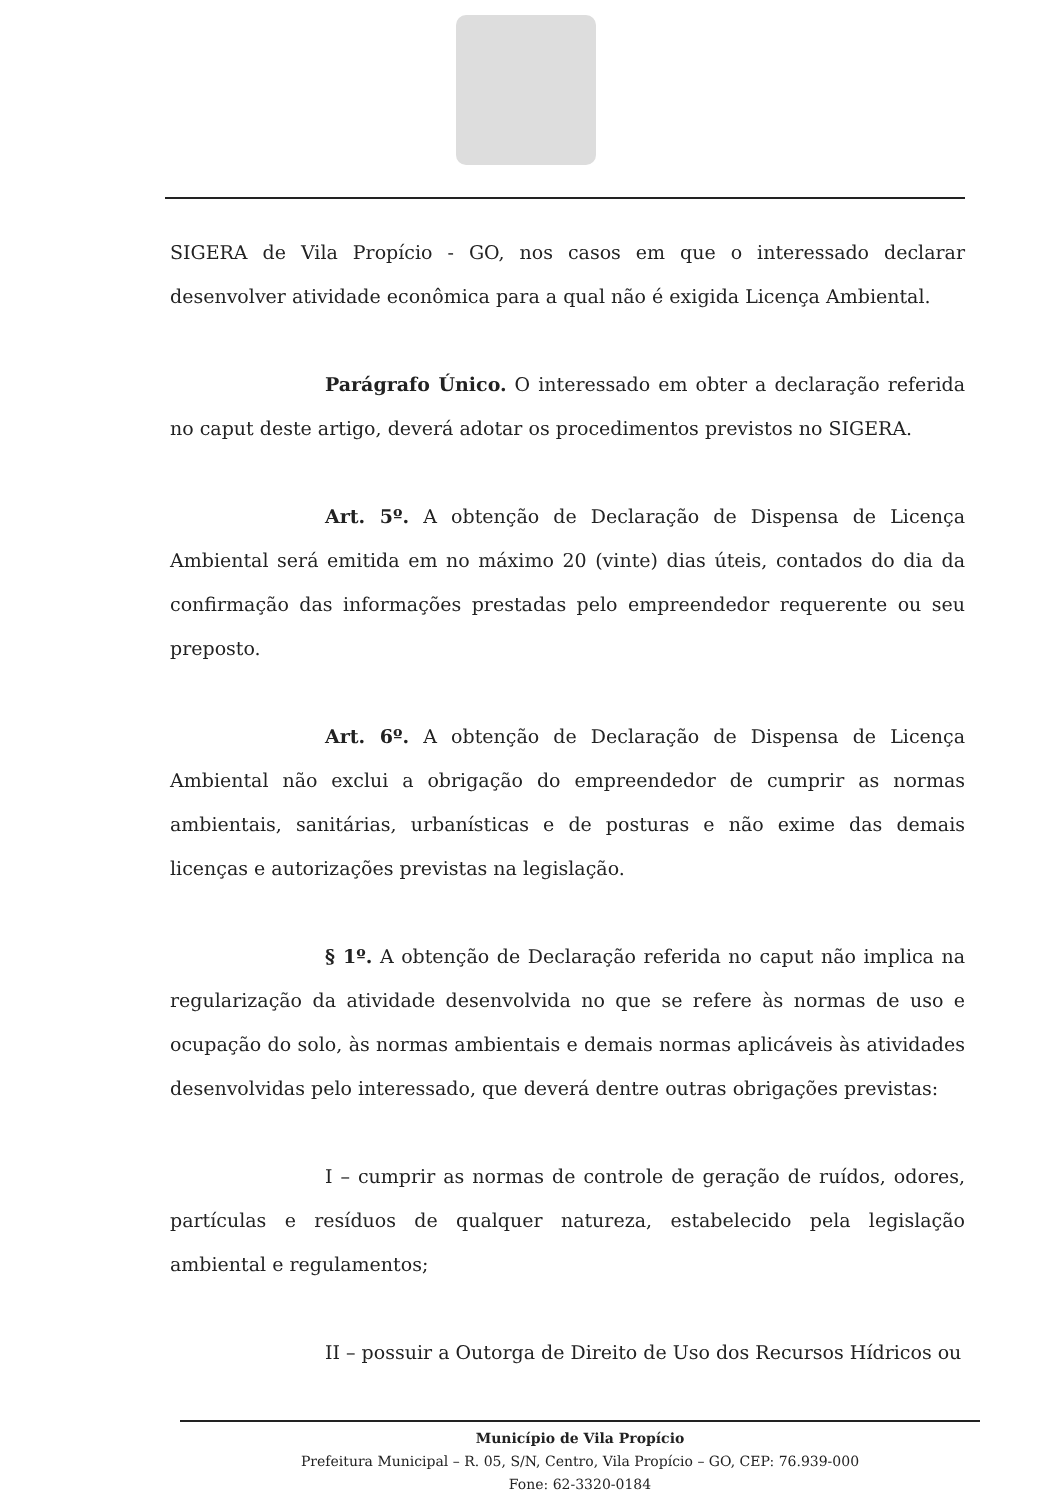SIGERA de Vila Propício - GO, nos casos em que o interessado declarar desenvolver atividade econômica para a qual não é exigida Licença Ambiental.
Parágrafo Único. O interessado em obter a declaração referida no caput deste artigo, deverá adotar os procedimentos previstos no SIGERA.
Art. 5º. A obtenção de Declaração de Dispensa de Licença Ambiental será emitida em no máximo 20 (vinte) dias úteis, contados do dia da confirmação das informações prestadas pelo empreendedor requerente ou seu preposto.
Art. 6º. A obtenção de Declaração de Dispensa de Licença Ambiental não exclui a obrigação do empreendedor de cumprir as normas ambientais, sanitárias, urbanísticas e de posturas e não exime das demais licenças e autorizações previstas na legislação.
§ 1º. A obtenção de Declaração referida no caput não implica na regularização da atividade desenvolvida no que se refere às normas de uso e ocupação do solo, às normas ambientais e demais normas aplicáveis às atividades desenvolvidas pelo interessado, que deverá dentre outras obrigações previstas:
I – cumprir as normas de controle de geração de ruídos, odores, partículas e resíduos de qualquer natureza, estabelecido pela legislação ambiental e regulamentos;
II – possuir a Outorga de Direito de Uso dos Recursos Hídricos ou
Município de Vila Propício
Prefeitura Municipal – R. 05, S/N, Centro, Vila Propício – GO, CEP: 76.939-000
Fone: 62-3320-0184